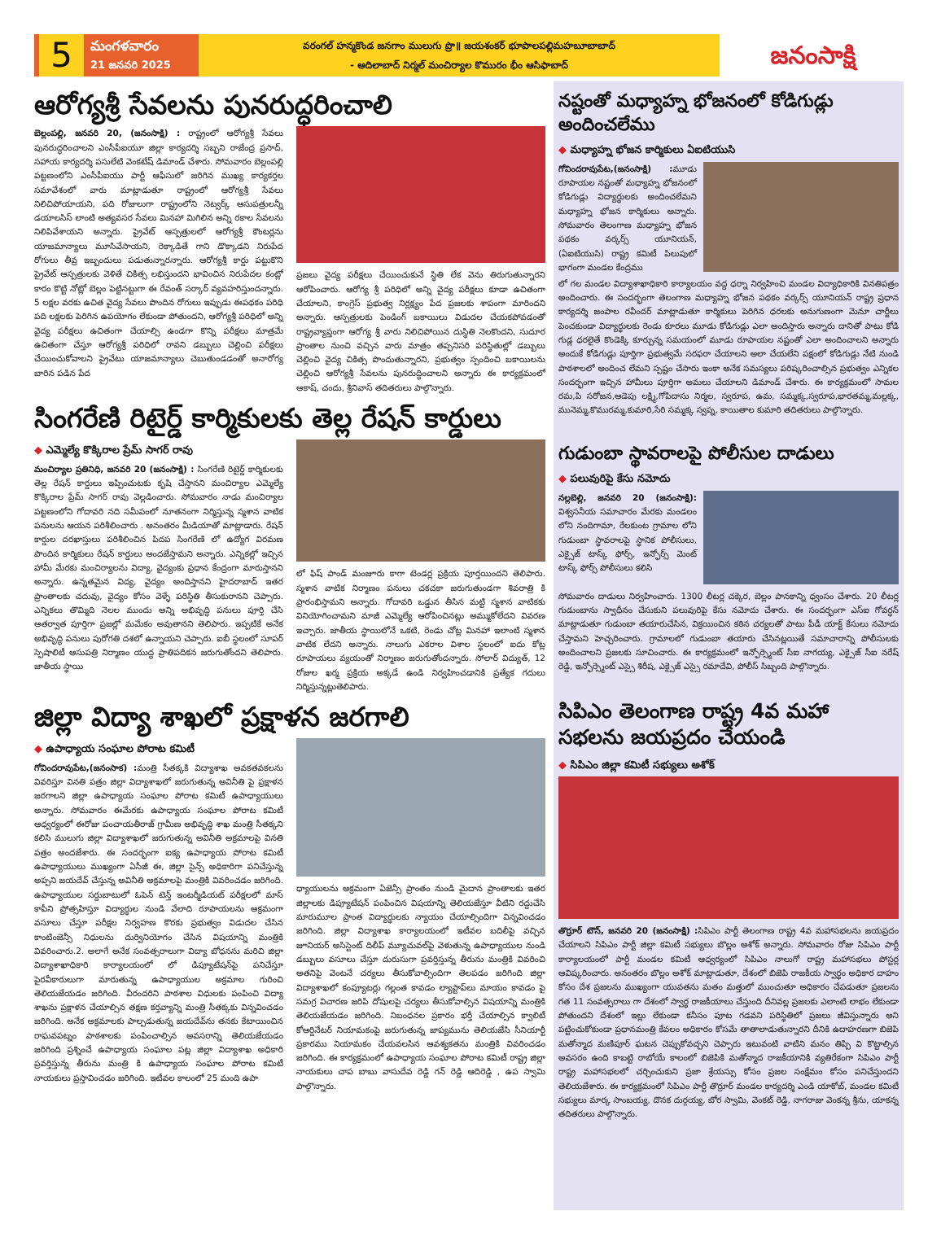5
మంగళవారం
21 జనవరి 2025
వరంగల్ హన్మకొండ జనగాం ములుగు ప్రొ॥ జయశంకర్ భూపాలపల్లిమహబూబాబాద్
- ఆదిలాబాద్ నిర్మల్ మంచిర్యాల కొమురం భీం ఆసిఫాబాద్
జనంసాక్షి
ఆరోగ్యశ్రీ సేవలను పునరుద్ధరించాలి
బెల్లంపల్లి, జనవరి 20, (జనంసాక్షి) : రాష్ట్రంలో ఆరోగ్యశ్రీ సేవలు పునరుద్ధరించాలని ఎంసీపీఐయూ జిల్లా కార్యదర్శి సబ్బని రాజేంద్ర ప్రసాద్, సహాయ కార్యదర్శి పసులేటి వెంకటేష్ డిమాండ్ చేశారు. సోమవారం బెల్లంపల్లి పట్టణంలోని ఎంసీపీఐయు పార్టీ ఆఫీసులో జరిగిన ముఖ్య కార్యకర్తల సమావేశంలో వారు మాట్లాడుతూ రాష్ట్రంలో ఆరోగ్యశ్రీ సేవలు నిలిచిపోయాయని, పది రోజులుగా రాష్ట్రంలోని నెట్వర్క్ ఆసుపత్రులన్నీ డయాలసిస్ లాంటి అత్యవసర సేవలు మినహా మిగిలిన అన్ని రకాల సేవలను నిలిపివేశాయని అన్నారు. ప్రైవేట్ ఆస్పత్రులలో ఆరోగ్యశ్రీ కౌంటర్లను యాజమాన్యాలు మూసివేసాయని, రెక్కాడితే గాని డొక్కాడని నిరుపేద రోగులు తీవ్ర ఇబ్బందులు పడుతున్నారన్నారు. ఆరోగ్యశ్రీ కార్డు పట్టుకొని ప్రైవేట్ ఆస్పత్రులకు వెళితే చికిత్స లభిస్తుందని భావించిన నిరుపేదల కంట్లో కారం కొట్టి నోట్లో బెల్లం పెట్టినట్టుగా ఈ రేవంత్ సర్కార్ వ్యవహరిస్తుందన్నారు. 5 లక్షల వరకు ఉచిత వైద్య సేవలు పొందిన రోగులు ఇప్పుడు ఈపథకం పరిధి పది లక్షలకు పెరిగిన ఉపయోగం లేకుండా పోతుందని, ఆరోగ్యశ్రీ పరిధిలో అన్ని వైద్య పరీక్షలు ఉచితంగా చేయాల్సి ఉండగా కొన్ని పరీక్షలు మాత్రమే ఉచితంగా చేస్తూ ఆరోగ్యశ్రీ పరిధిలో రావని డబ్బులు చెల్లించి పరీక్షలు చేయించుకోవాలని ప్రైవేటు యాజమాన్యాలు చెబుతుండడంతో అనారోగ్య బారిన పడిన పేద
ప్రజలు వైద్య పరీక్షలు చేయించుకునే స్థితి లేక వెను తిరుగుతున్నారని ఆరోపించారు. ఆరోగ్య శ్రీ పరిధిలో అన్ని వైద్య పరీక్షలు కూడా ఉచితంగా చేయాలని, కాంగ్రెస్ ప్రభుత్వ నిర్లక్ష్యం పేద ప్రజలకు శాపంగా మారిందని అన్నారు. ఆస్పత్రులకు పెండింగ్ బకాయిలు విడుదల చేయకపోవడంతో రాష్ట్రవ్యాప్తంగా ఆరోగ్య శ్రీ వారు నిలిచిపోయిన దుస్థితి నెలకొందని, సుదూర ప్రాంతాల నుంచి వచ్చిన వారు మాత్రం తప్పనిసరి పరిస్థితుల్లో డబ్బులు చెల్లించి వైద్య చికిత్స పొందుతున్నారని, ప్రభుత్వం స్పందించి బకాయిలను చెల్లించి ఆరోగ్యశ్రీ సేవలను పునరుద్ధించాలని అన్నారు ఈ కార్యక్రమంలో ఆకాష్, చందు, శ్రీనివాస్ తదితరులు పాల్గొన్నారు.
సింగరేణి రిటైర్డ్ కార్మికులకు తెల్ల రేషన్ కార్డులు
ఎమ్మెల్యే కొక్కిరాల ప్రేమ్ సాగర్ రావు
మంచిర్యాల ప్రతినిధి, జనవరి 20 (జనంసాక్షి) : సింగరేణి రిటైర్డ్ కార్మికులకు తెల్ల రేషన్ కార్డులు ఇప్పించుటకు కృషి చేస్తానని మంచిర్యాల ఎమ్మెల్యే కొక్కిరాల ప్రేమ్ సాగర్ రావు వెల్లడించారు. సోమవారం నాడు మంచిర్యాల పట్టణంలోని గోదావరి నది సమీపంలో నూతనంగా నిర్మిస్తున్న స్మశాన వాటిక పనులను ఆయన పరిశీలించారు . అనంతరం మీడియాతో మాట్లాడారు. రేషన్ కార్డుల దరఖాస్తులు పరిశీలించిన పిదప సింగరేణి లో ఉద్యోగ విరమణ పొందిన కార్మికులు రేషన్ కార్డులు అందజేస్తామని అన్నారు. ఎన్నికల్లో ఇచ్చిన హామీ మేరకు మంచిర్యాలను విద్యా, వైద్యంకు ప్రధాన కేంద్రంగా మారుస్తానని అన్నారు. ఉన్నతమైన విద్య, వైద్యం అందిస్తానని హైదరాబాద్ ఇతర ప్రాంతాలకు చదువు, వైద్యం కోసం వెళ్ళే పరిస్థితి తీసుకురానని చెప్పారు. ఎన్నికలు తొమ్మిది నెలల ముందు అన్ని అభివృద్ధి పనులు పూర్తి చేసి ఆతర్వాత పూర్తిగా ప్రజల్లో మమేకం అవుతానని తెలిపారు. ఇప్పటికే అనేక అభివృద్ధి పనులు పురోగతి దశలో ఉన్నాయని చెప్పారు. ఐబీ స్థలంలో సూపర్ స్పెషాలిటీ ఆసుపత్రి నిర్మాణం యుద్ధ ప్రాతిపదికన జరుగుతోందని తెలిపారు. జాతీయ స్థాయి
లో ఫిష్ పాండ్ మంజూరు కాగా టెండర్ల ప్రక్రియ పూర్తయిందని తెలిపారు. స్మశాన వాటిక నిర్మాణం పనులు చకచకా జరుగుతుండగా శివరాత్రి కి ప్రారంభిస్తామని అన్నారు. గోదావరి ఒడ్డున తీసిన మట్టి స్మశాన వాటికకు వినియోగించామని మాజీ ఎమ్మెల్యే ఆరోపించినట్లు అమ్ముకోలేదని వివరణ ఇచ్చారు. జాతీయ స్థాయిలోనే ఒకటి, రెండు చోట్ల మినహా ఇలాంటి స్మశాన వాటిక లేదని అన్నారు. నాలుగు ఎకరాల విశాల స్థలంలో ఐదు కోట్ల రూపాయలు వ్యయంతో నిర్మాణం జరుగుతోందన్నారు. సోలార్ విద్యుత్, 12 రోజుల ఖర్మ ప్రక్రియ అక్కడే ఉండి నిర్వహించడానికి ప్రత్యేక గదులు నిర్మిస్తున్నట్లుతెలిపారు.
జిల్లా విద్యా శాఖలో ప్రక్షాళన జరగాలి
ఉపాధ్యాయ సంఘాల పోరాట కమిటీ
గోవిందరావుపేట,(జనంసాక) : మంత్రి సీతక్కకి విద్యాశాఖ అవకతవకలను వివరిస్తూ వినతి పత్రం జిల్లా విద్యాశాఖలో జరుగుతున్న అవినీతి పై ప్రక్షాళన జరగాలని జిల్లా ఉపాధ్యాయ సంఘాల పోరాట కమిటీ ఉపాధ్యాయులు అన్నారు. సోమవారం ఈమేరకు ఉపాధ్యాయ సంఘాల పోరాట కమిటీ ఆధ్వర్యంలో ఈరోజు పంచాయతీరాజ్ గ్రామీణ అభివృద్ధి శాఖ మంత్రి సీతక్కని కలిసి ములుగు జిల్లా విద్యాశాఖలో జరుగుతున్న అవినీతి అక్రమాలపై వినతి పత్రం అందజేశారు. ఈ సందర్భంగా ఐక్య ఉపాధ్యాయ పోరాట కమిటీ ఉపాధ్యాయులు ముఖ్యంగా ఏసీజీ ఈ, జిల్లా సైన్స్ అధికారిగా పనిచేస్తున్న అప్పని జయదేవ్ చేస్తున్న అవినీతి అక్రమాలపై మంత్రికి వివరించడం జరిగింది. ఉపాధ్యాయుల సర్దుబాటులో ఓపెన్ టెన్త్ ఇంటర్మీడియట్ పరీక్షలలో మాస్ కాపీని ప్రోత్సహిస్తూ విద్యార్థుల నుండి వేలాది రూపాయలను అక్రమంగా వసూలు చేస్తూ పరీక్షల నిర్వహణ కొరకు ప్రభుత్వం విడుదల చేసిన కాంటింజెన్సీ నిధులను దుర్వినియోగం చేసిన విషయాన్ని మంత్రికి వివరించారు.2. అలాగే అనేక సంవత్సరాలుగా విద్యా బోధనను మరిచి జిల్లా విద్యాశాఖాధికారి కార్యాలయంలో లో డిప్యూటేషన్‌పై పనిచేస్తూ పైరవీకారులుగా మారుతున్న ఉపాధ్యాయుల అక్రమాల గురించి తెలియజేయడం జరిగింది. వీరందరిని పాఠశాల విధులకు పంపించి విద్యా శాఖను ప్రక్షాళన చేయాల్సిన తక్షణ కర్తవ్యాన్ని మంత్రి సీతక్కకు విన్నవించడం జరిగింది. అనేక అక్రమాలకు పాల్పడుతున్న జయదేవ్‌ను తనకు కేటాయించిన రాఘవపట్నం పాఠశాలకు పంపించాల్సిన అవసరాన్ని తెలియజేయడం జరిగింది ప్రశ్నించే ఉపాధ్యాయ సంఘాల పట్ల జిల్లా విద్యాశాఖ అధికారి ప్రవర్తిస్తున్న తీరును మంత్రి కి ఉపాధ్యాయ సంఘాల పోరాట కమిటీ నాయకులు ప్రస్తావించడం జరిగింది. ఇటీవల కాలంలో 25 మంది ఉపా
ధ్యాయులను అక్రమంగా ఏజెన్సీ ప్రాంతం నుండి మైదాన ప్రాంతాలకు ఇతర జిల్లాలకు డిప్యూటేషన్ పంపించిన విషయాన్ని తెలియజేస్తూ వీటిని రద్దుచేసి మారుమూల ప్రాంత విద్యార్థులకు న్యాయం చేయాల్సిందిగా విన్నవించడం జరిగింది. జిల్లా విద్యాశాఖ కార్యాలయంలో ఇటీవల బదిలీపై వచ్చిన జూనియర్ అసిస్టెంట్ దిలీప్ మ్యూచువల్‌పై వెళుతున్న ఉపాధ్యాయుల నుండి డబ్బులు వసూలు చేస్తూ దురుసుగా ప్రవర్తిస్తున్న తీరును మంత్రికి వివరించి అతనిపై వెంటనే చర్యలు తీసుకోవాల్సిందిగా తెలపడం జరిగింది జిల్లా విద్యాశాఖలో కంప్యూటర్లు గల్లంత కావడం ల్యాప్టాప్‌లు మాయం కావడం పై సమగ్ర విచారణ జరిపి దోషులపై చర్యలు తీసుకోవాల్సిన విషయాన్ని మంత్రికి తెలియజేయడం జరిగింది. నిబంధనల ప్రకారం భర్తీ చేయాల్సిన క్వాలిటీ కోఆర్డినేటర్ నియామకంపై జరుగుతున్న జాప్యమును తెలియజేసి సీనియార్టీ ప్రకారము నియామకం చేయవలసిన ఆవశ్యకతను మంత్రికి వివరించడం జరిగింది. ఈ కార్యక్రమంలో ఉపాధ్యాయ సంఘాల పోరాట కమిటీ రాష్ట్ర జిల్లా నాయకులు చాప బాబు వాసుదేవ రెడ్డి గన్ రెడ్డి ఆదిరెడ్డి , ఉప స్వామి పాల్గొన్నారు.
నష్టంతో మధ్యాహ్న భోజనంలో కోడిగుడ్లు అందించలేము
మధ్యాహ్న భోజన కార్మికులు ఏఐటియుసి
గోవిందరావుపేట,(జనంసాక్షి) : మూడు రూపాయల నష్టంతో మధ్యాహ్న భోజనంలో కోడిగుడ్లు విద్యార్థులకు అందించలేమని మధ్యాహ్న భోజన కార్మికులు అన్నారు. సోమవారం తెలంగాణ మధ్యాహ్న భోజన పథకం వర్కర్స్ యూనియన్, (ఏఐటియుసి) రాష్ట్ర కమిటీ పిలుపులో భాగంగా మండల కేంద్రము
లో గల మండల విద్యాశాఖాధికారి కార్యాలయం వద్ద ధర్నా నిర్వహించి మండల విద్యాధికారికి వినతిపత్రం అందించారు. ఈ సందర్భంగా తెలంగాణ మధ్యాహ్న భోజన పథకం వర్కర్స్ యూనియన్ రాష్ట్ర ప్రధాన కార్యదర్శి జంపాల రవీందర్ మాట్లాడుతూ కార్మికులు పెరిగిన ధరలకు అనుగుణంగా మెనూ చార్జీలు పెంచకుండా విద్యార్థులకు రెండు కూరలు మూడు కోడిగుడ్లు ఎలా అందిస్తారు అన్నారు దానితో పాటు కోడి గుడ్ల ధరలైతే కొండెక్కి కూర్చున్న సమయంలో మూడు రూపాయల నష్టంతో ఎలా అందించాలని అన్నారు అందుకే కోడిగుడ్లు పూర్తిగా ప్రభుత్వమే సరఫరా చేయాలని అలా చేయలేని పక్షంలో కోడిగుడ్లు నేటి నుండి పాఠశాలలో అందించ లేమని స్పష్టం చేసారు ఇంకా అనేక సమస్యలు పరిష్కరించాల్సిన ప్రభుత్వం ఎన్నికల సందర్భంగా ఇచ్చిన హామీలు పూర్తిగా అమలు చేయాలని డిమాండ్ చేశారు. ఈ కార్యక్రమంలో సామల రమ,పి సరోజన,ఆడెపు లక్ష్మి,గోపిదాసు నిర్మల, స్వరూప, ఉమ, సమ్మక్క,స్వరూప,భారతమ్మ,మల్లక్క, మునెమ్మ,కొమురమ్మ,కుమారి,సేరి సమ్మక్క స్వప్న, కాయితాల కుమారి తదితరులు పాల్గొన్నారు.
గుడుంబా స్థావరాలపై పోలీసుల దాడులు
పలువురిపై కేసు నమోదు
నల్లబెల్లి, జనవరి 20 (జనంసాక్షి): విశ్వసనీయ సమాచారం మేరకు మండలం లోని నందిగామా, రేలకుంట గ్రామాల లోని గుడుంబా స్థావరాలపై స్థానిక పోలీసులు, ఎక్సైజ్ టాస్క్ ఫోర్స్, ఇన్ఫోర్స్ మెంట్ టాస్క్ ఫోర్స్ పోలీసులు కలిసి
సోమవారం దాడులు నిర్వహించారు. 1300 లీటర్ల చక్కెర, బెల్లం పానకాన్ని ధ్వంసం చేశారు. 20 లీటర్ల గుడుంబాను స్వాధీనం చేసుకుని పలువురిపై కేసు నమోదు చేశారు. ఈ సందర్భంగా ఎస్ఐ గోవర్ధన్ మాట్లాడుతూ గుడుంబా తయారుచేసిన, విక్రయించిన కఠిన చర్యలతో పాటు పీడీ యాక్ట్ కేసులు నమోదు చేస్తామని హెచ్చరించారు. గ్రామాలలో గుడుంబా తయారు చేసినట్లయితే సమాచారాన్ని పోలీసులకు అందించాలని ప్రజలకు సూచించారు. ఈ కార్యక్రమంలో ఇన్ఫోర్స్మెంట్ సీఐ నాగయ్య, ఎక్సైజ్ సీఐ నరేష్ రెడ్డి, ఇన్ఫోర్స్మెంట్ ఎస్సై శిరీష, ఎక్సైజ్ ఎస్సై రమాదేవి, పోలీస్ సిబ్బంది పాల్గొన్నారు.
సిపిఎం తెలంగాణ రాష్ట్ర 4వ మహా సభలను జయప్రదం చేయండి
సిపిఎం జిల్లా కమిటీ సభ్యులు అశోక్
తొర్రూర్ టౌన్, జనవరి 20 (జనంసాక్షి) : సిపిఎం పార్టీ తెలంగాణ రాష్ట్ర 4వ మహాసభలను జయప్రదం చేయాలని సిపిఎం పార్టీ జిల్లా కమిటీ సభ్యులు బొల్లం అశోక్ అన్నారు. సోమవారం రోజు సిపిఎం పార్టీ కార్యాలయంలో పార్టీ మండల కమిటీ ఆధ్వర్యంలో సిపిఎం నాలుగో రాష్ట్ర మహాసభలు పోస్టర్ల ఆవిష్కరించారు. అనంతరం బొల్లం అశోక్ మాట్లాడుతూ, దేశంలో బిజెపి రాజకీయ స్వార్థం అధికార దాహం కోసం దేశ ప్రజలను ముఖ్యంగా యువతను మతం మత్తులో ముంచుతూ అధికారం చేపడుతూ ప్రజలను గత 11 సంవత్సరాలు గా దేశంలో స్వార్థ రాజకీయాలు చేస్తుంది దీనివల్ల ప్రజలకు ఎలాంటి లాభం లేకుండా పోతుందని దేశంలో ఇల్లు లేకుండా కనీసం పూట గడవని పరిస్థితిలో ప్రజలు జీవిస్తున్నారు అని పట్టించుకోకుండా ప్రధానమంత్రి కేవలం అధికారం కోసమే తాతాలాడుతున్నారని దీనికి ఉదాహరణగా బిజెపి మతోన్మాద మణిపూర్ ఘటన చెప్పుకోవచ్చని చెప్పారు ఇటువంటి వాటిని మనం తిప్పి వి కొట్టాల్సిన అవసరం ఉంది కాబట్టి రాబోయే కాలంలో బిజెపికి మతోన్మాద రాజకీయానికి వ్యతిరేకంగా సిపిఎం పార్టీ రాష్ట్ర మహాసభలలో చర్చించుకుని ప్రజా శ్రేయస్సు కోసం ప్రజల సంక్షేమం కోసం పనిచేస్తుందని తెలియజేశారు. ఈ కార్యక్రమంలో సిపిఎం పార్టీ తొర్రూర్ మండల కార్యదర్శి ఎండి యాకోబ్, మండల కమిటీ సభ్యులు మార్క సాంబయ్య, దొనక దుర్గయ్య, బోర స్వామి, వెంకట్ రెడ్డి, నాగరాజు వెంకన్న శ్రీను, యాకన్న తదితరులు పాల్గొన్నారు.